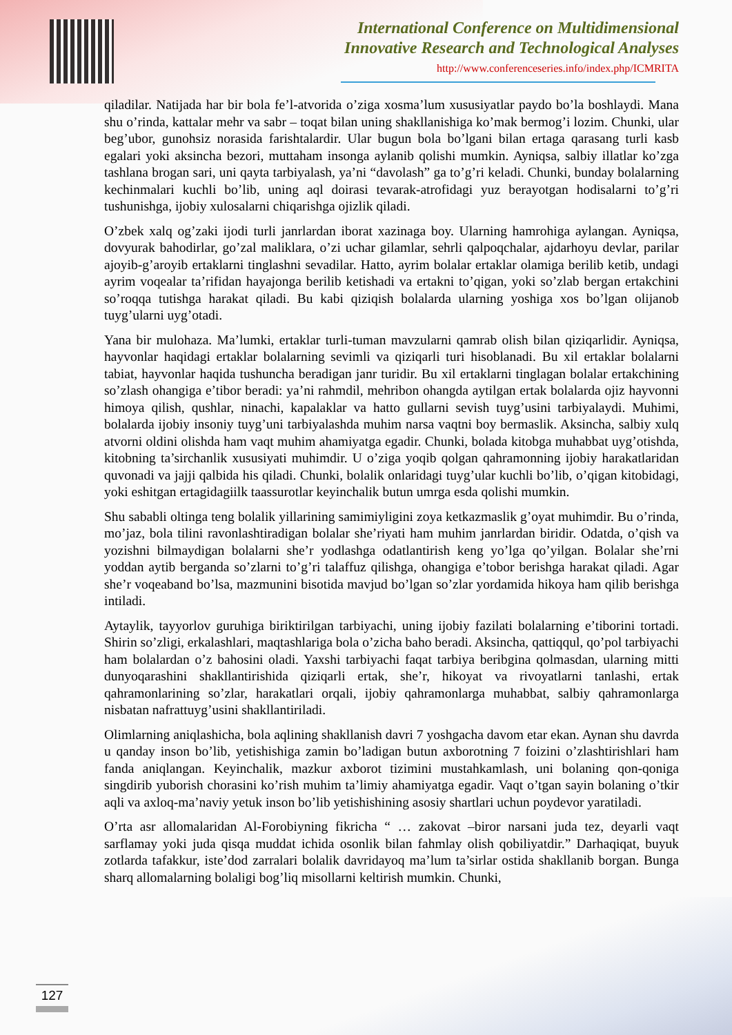International Conference on Multidimensional
Innovative Research and Technological Analyses
http://www.conferenceseries.info/index.php/ICMRITA
qiladilar. Natijada har bir bola fe’l-atvorida o’ziga xosma’lum xususiyatlar paydo bo’la boshlaydi. Mana shu o’rinda, kattalar mehr va sabr – toqat bilan uning shakllanishiga ko’mak bermog’i lozim. Chunki, ular beg’ubor, gunohsiz norasida farishtalardir. Ular bugun bola bo’lgani bilan ertaga qarasang turli kasb egalari yoki aksincha bezori, muttaham insonga aylanib qolishi mumkin. Ayniqsa, salbiy illatlar ko’zga tashlana brogan sari, uni qayta tarbiyalash, ya’ni “davolash” ga to’g’ri keladi. Chunki, bunday bolalarning kechinmalari kuchli bo’lib, uning aql doirasi tevarak-atrofidagi yuz berayotgan hodisalarni to’g’ri tushunishga, ijobiy xulosalarni chiqarishga ojizlik qiladi.
O’zbek xalq og’zaki ijodi turli janrlardan iborat xazinaga boy. Ularning hamrohiga aylangan. Ayniqsa, dovyurak bahodirlar, go’zal maliklara, o’zi uchar gilamlar, sehrli qalpoqchalar, ajdarhoyu devlar, parilar ajoyib-g’aroyib ertaklarni tinglashni sevadilar. Hatto, ayrim bolalar ertaklar olamiga berilib ketib, undagi ayrim voqealar ta’rifidan hayajonga berilib ketishadi va ertakni to’qigan, yoki so’zlab bergan ertakchini so’roqqa tutishga harakat qiladi. Bu kabi qiziqish bolalarda ularning yoshiga xos bo’lgan olijanob tuyg’ularni uyg’otadi.
Yana bir mulohaza. Ma’lumki, ertaklar turli-tuman mavzularni qamrab olish bilan qiziqarlidir. Ayniqsa, hayvonlar haqidagi ertaklar bolalarning sevimli va qiziqarli turi hisoblanadi. Bu xil ertaklar bolalarni tabiat, hayvonlar haqida tushuncha beradigan janr turidir. Bu xil ertaklarni tinglagan bolalar ertakchining so’zlash ohangiga e’tibor beradi: ya’ni rahmdil, mehribon ohangda aytilgan ertak bolalarda ojiz hayvonni himoya qilish, qushlar, ninachi, kapalaklar va hatto gullarni sevish tuyg’usini tarbiyalaydi. Muhimi, bolalarda ijobiy insoniy tuyg’uni tarbiyalashda muhim narsa vaqtni boy bermaslik. Aksincha, salbiy xulq atvorni oldini olishda ham vaqt muhim ahamiyatga egadir. Chunki, bolada kitobga muhabbat uyg’otishda, kitobning ta’sirchanlik xususiyati muhimdir. U o’ziga yoqib qolgan qahramonning ijobiy harakatlaridan quvonadi va jajji qalbida his qiladi. Chunki, bolalik onlaridagi tuyg’ular kuchli bo’lib, o’qigan kitobidagi, yoki eshitgan ertagidagiilk taassurotlar keyinchalik butun umrga esda qolishi mumkin.
Shu sababli oltinga teng bolalik yillarining samimiyligini zoya ketkazmaslik g’oyat muhimdir. Bu o’rinda, mo’jaz, bola tilini ravonlashtiradigan bolalar she’riyati ham muhim janrlardan biridir. Odatda, o’qish va yozishni bilmaydigan bolalarni she’r yodlashga odatlantirish keng yo’lga qo’yilgan. Bolalar she’rni yoddan aytib berganda so’zlarni to’g’ri talaffuz qilishga, ohangiga e’tobor berishga harakat qiladi. Agar she’r voqeaband bo’lsa, mazmunini bisotida mavjud bo’lgan so’zlar yordamida hikoya ham qilib berishga intiladi.
Aytaylik, tayyorlov guruhiga biriktirilgan tarbiyachi, uning ijobiy fazilati bolalarning e’tiborini tortadi. Shirin so’zligi, erkalashlari, maqtashlariga bola o’zicha baho beradi. Aksincha, qattiqqul, qo’pol tarbiyachi ham bolalardan o’z bahosini oladi. Yaxshi tarbiyachi faqat tarbiya beribgina qolmasdan, ularning mitti dunyoqarashini shakllantirishida qiziqarli ertak, she’r, hikoyat va rivoyatlarni tanlashi, ertak qahramonlarining so’zlar, harakatlari orqali, ijobiy qahramonlarga muhabbat, salbiy qahramonlarga nisbatan nafrattuyg’usini shakllantiriladi.
Olimlarning aniqlashicha, bola aqlining shakllanish davri 7 yoshgacha davom etar ekan. Aynan shu davrda u qanday inson bo’lib, yetishishiga zamin bo’ladigan butun axborotning 7 foizini o’zlashtirishlari ham fanda aniqlangan. Keyinchalik, mazkur axborot tizimini mustahkamlash, uni bolaning qon-qoniga singdirib yuborish chorasini ko’rish muhim ta’limiy ahamiyatga egadir. Vaqt o’tgan sayin bolaning o’tkir aqli va axloq-ma’naviy yetuk inson bo’lib yetishishining asosiy shartlari uchun poydevor yaratiladi.
O’rta asr allomalaridan Al-Forobiyning fikricha “ … zakovat –biror narsani juda tez, deyarli vaqt sarflamay yoki juda qisqa muddat ichida osonlik bilan fahmlay olish qobiliyatdir.” Darhaqiqat, buyuk zotlarda tafakkur, iste’dod zarralari bolalik davridayoq ma’lum ta’sirlar ostida shakllanib borgan. Bunga sharq allomalarning bolaligi bog’liq misollarni keltirish mumkin. Chunki,
127